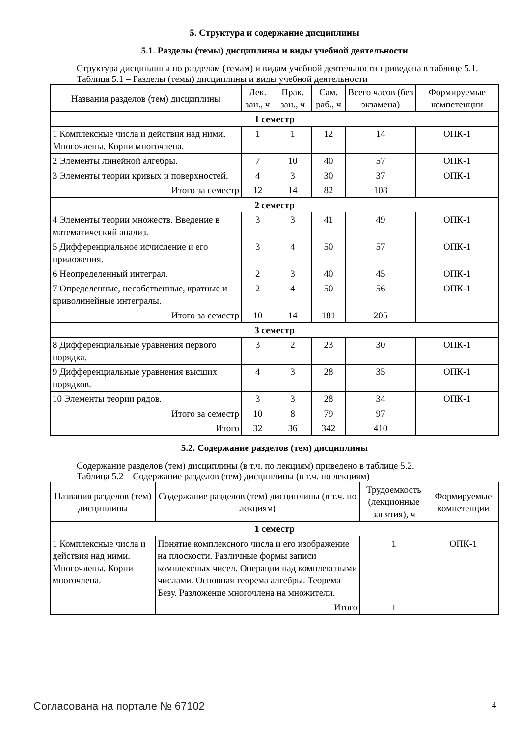5. Структура и содержание дисциплины
5.1. Разделы (темы) дисциплины и виды учебной деятельности
Структура дисциплины по разделам (темам) и видам учебной деятельности приведена в таблице 5.1.
Таблица 5.1 – Разделы (темы) дисциплины и виды учебной деятельности
| Названия разделов (тем) дисциплины | Лек. зан., ч | Прак. зан., ч | Сам. раб., ч | Всего часов (без экзамена) | Формируемые компетенции |
| --- | --- | --- | --- | --- | --- |
| 1 семестр | | | | | |
| 1 Комплексные числа и действия над ними. Многочлены. Корни многочлена. | 1 | 1 | 12 | 14 | ОПК-1 |
| 2 Элементы линейной алгебры. | 7 | 10 | 40 | 57 | ОПК-1 |
| 3 Элементы теории кривых и поверхностей. | 4 | 3 | 30 | 37 | ОПК-1 |
| Итого за семестр | 12 | 14 | 82 | 108 | |
| 2 семестр | | | | | |
| 4 Элементы теории множеств. Введение в математический анализ. | 3 | 3 | 41 | 49 | ОПК-1 |
| 5 Дифференциальное исчисление и его приложения. | 3 | 4 | 50 | 57 | ОПК-1 |
| 6 Неопределенный интеграл. | 2 | 3 | 40 | 45 | ОПК-1 |
| 7 Определенные, несобственные, кратные и криволинейные интегралы. | 2 | 4 | 50 | 56 | ОПК-1 |
| Итого за семестр | 10 | 14 | 181 | 205 | |
| 3 семестр | | | | | |
| 8 Дифференциальные уравнения первого порядка. | 3 | 2 | 23 | 30 | ОПК-1 |
| 9 Дифференциальные уравнения высших порядков. | 4 | 3 | 28 | 35 | ОПК-1 |
| 10 Элементы теории рядов. | 3 | 3 | 28 | 34 | ОПК-1 |
| Итого за семестр | 10 | 8 | 79 | 97 | |
| Итого | 32 | 36 | 342 | 410 | |
5.2. Содержание разделов (тем) дисциплины
Содержание разделов (тем) дисциплины (в т.ч. по лекциям) приведено в таблице 5.2.
Таблица 5.2 – Содержание разделов (тем) дисциплины (в т.ч. по лекциям)
| Названия разделов (тем) дисциплины | Содержание разделов (тем) дисциплины (в т.ч. по лекциям) | Трудоемкость (лекционные занятия), ч | Формируемые компетенции |
| --- | --- | --- | --- |
| 1 семестр | | | |
| 1 Комплексные числа и действия над ними. Многочлены. Корни многочлена. | Понятие комплексного числа и его изображение на плоскости. Различные формы записи комплексных чисел. Операции над комплексными числами. Основная теорема алгебры. Теорема Безу. Разложение многочлена на множители. | 1 | ОПК-1 |
| | Итого | 1 | |
Согласована на портале № 67102 4